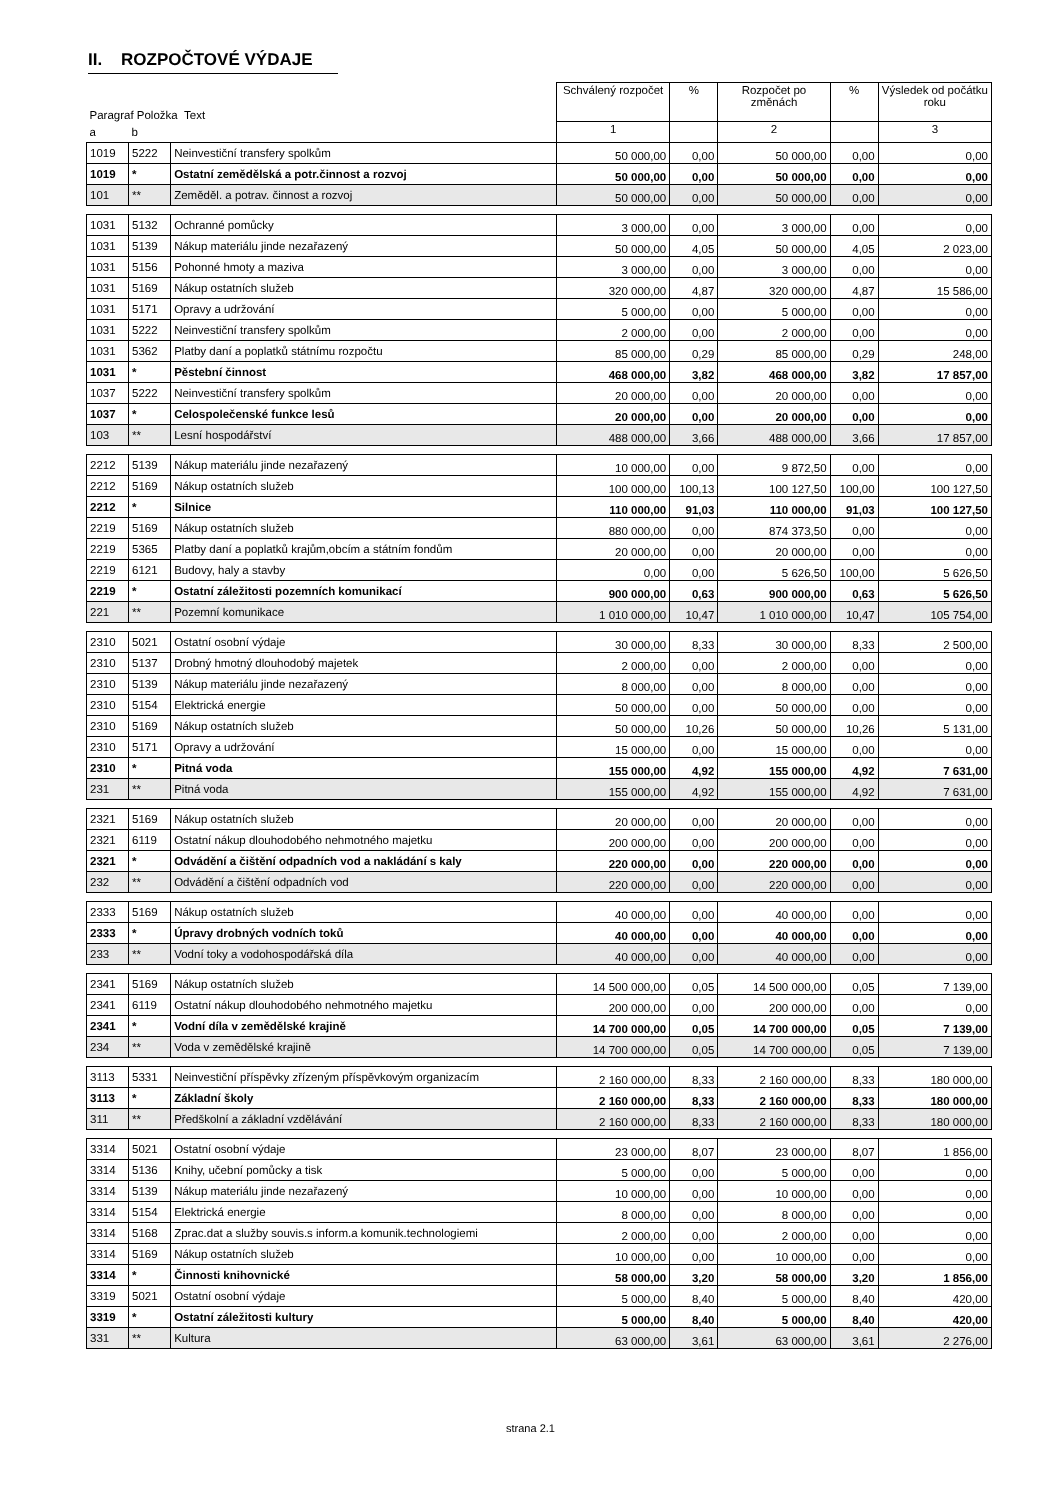II. ROZPOČTOVÉ VÝDAJE
| Paragraf Položka Text | | | Schválený rozpočet | % | Rozpočet po změnách | % | Výsledek od počátku roku |
| a | b | | 1 | | 2 | | 3 |
| 1019 | 5222 | Neinvestiční transfery spolkům | 50 000,00 | 0,00 | 50 000,00 | 0,00 | 0,00 |
| 1019 | * | Ostatní zemědělská a potr.činnost a rozvoj | 50 000,00 | 0,00 | 50 000,00 | 0,00 | 0,00 |
| 101 | ** | Zeměděl. a potrav. činnost a rozvoj | 50 000,00 | 0,00 | 50 000,00 | 0,00 | 0,00 |
| 1031 | 5132 | Ochranné pomůcky | 3 000,00 | 0,00 | 3 000,00 | 0,00 | 0,00 |
| 1031 | 5139 | Nákup materiálu jinde nezařazený | 50 000,00 | 4,05 | 50 000,00 | 4,05 | 2 023,00 |
| 1031 | 5156 | Pohonné hmoty a maziva | 3 000,00 | 0,00 | 3 000,00 | 0,00 | 0,00 |
| 1031 | 5169 | Nákup ostatních služeb | 320 000,00 | 4,87 | 320 000,00 | 4,87 | 15 586,00 |
| 1031 | 5171 | Opravy a udržování | 5 000,00 | 0,00 | 5 000,00 | 0,00 | 0,00 |
| 1031 | 5222 | Neinvestiční transfery spolkům | 2 000,00 | 0,00 | 2 000,00 | 0,00 | 0,00 |
| 1031 | 5362 | Platby daní a poplatků státnímu rozpočtu | 85 000,00 | 0,29 | 85 000,00 | 0,29 | 248,00 |
| 1031 | * | Pěstební činnost | 468 000,00 | 3,82 | 468 000,00 | 3,82 | 17 857,00 |
| 1037 | 5222 | Neinvestiční transfery spolkům | 20 000,00 | 0,00 | 20 000,00 | 0,00 | 0,00 |
| 1037 | * | Celospolečenské funkce lesů | 20 000,00 | 0,00 | 20 000,00 | 0,00 | 0,00 |
| 103 | ** | Lesní hospodářství | 488 000,00 | 3,66 | 488 000,00 | 3,66 | 17 857,00 |
| 2212 | 5139 | Nákup materiálu jinde nezařazený | 10 000,00 | 0,00 | 9 872,50 | 0,00 | 0,00 |
| 2212 | 5169 | Nákup ostatních služeb | 100 000,00 | 100,13 | 100 127,50 | 100,00 | 100 127,50 |
| 2212 | * | Silnice | 110 000,00 | 91,03 | 110 000,00 | 91,03 | 100 127,50 |
| 2219 | 5169 | Nákup ostatních služeb | 880 000,00 | 0,00 | 874 373,50 | 0,00 | 0,00 |
| 2219 | 5365 | Platby daní a poplatků krajům,obcím a státním fondům | 20 000,00 | 0,00 | 20 000,00 | 0,00 | 0,00 |
| 2219 | 6121 | Budovy, haly a stavby | 0,00 | 0,00 | 5 626,50 | 100,00 | 5 626,50 |
| 2219 | * | Ostatní záležitosti pozemních komunikací | 900 000,00 | 0,63 | 900 000,00 | 0,63 | 5 626,50 |
| 221 | ** | Pozemní komunikace | 1 010 000,00 | 10,47 | 1 010 000,00 | 10,47 | 105 754,00 |
| 2310 | 5021 | Ostatní osobní výdaje | 30 000,00 | 8,33 | 30 000,00 | 8,33 | 2 500,00 |
| 2310 | 5137 | Drobný hmotný dlouhodobý majetek | 2 000,00 | 0,00 | 2 000,00 | 0,00 | 0,00 |
| 2310 | 5139 | Nákup materiálu jinde nezařazený | 8 000,00 | 0,00 | 8 000,00 | 0,00 | 0,00 |
| 2310 | 5154 | Elektrická energie | 50 000,00 | 0,00 | 50 000,00 | 0,00 | 0,00 |
| 2310 | 5169 | Nákup ostatních služeb | 50 000,00 | 10,26 | 50 000,00 | 10,26 | 5 131,00 |
| 2310 | 5171 | Opravy a udržování | 15 000,00 | 0,00 | 15 000,00 | 0,00 | 0,00 |
| 2310 | * | Pitná voda | 155 000,00 | 4,92 | 155 000,00 | 4,92 | 7 631,00 |
| 231 | ** | Pitná voda | 155 000,00 | 4,92 | 155 000,00 | 4,92 | 7 631,00 |
| 2321 | 5169 | Nákup ostatních služeb | 20 000,00 | 0,00 | 20 000,00 | 0,00 | 0,00 |
| 2321 | 6119 | Ostatní nákup dlouhodobého nehmotného majetku | 200 000,00 | 0,00 | 200 000,00 | 0,00 | 0,00 |
| 2321 | * | Odvádění a čištění odpadních vod a nakládání s kaly | 220 000,00 | 0,00 | 220 000,00 | 0,00 | 0,00 |
| 232 | ** | Odvádění a čištění odpadních vod | 220 000,00 | 0,00 | 220 000,00 | 0,00 | 0,00 |
| 2333 | 5169 | Nákup ostatních služeb | 40 000,00 | 0,00 | 40 000,00 | 0,00 | 0,00 |
| 2333 | * | Úpravy drobných vodních toků | 40 000,00 | 0,00 | 40 000,00 | 0,00 | 0,00 |
| 233 | ** | Vodní toky a vodohospodářská díla | 40 000,00 | 0,00 | 40 000,00 | 0,00 | 0,00 |
| 2341 | 5169 | Nákup ostatních služeb | 14 500 000,00 | 0,05 | 14 500 000,00 | 0,05 | 7 139,00 |
| 2341 | 6119 | Ostatní nákup dlouhodobého nehmotného majetku | 200 000,00 | 0,00 | 200 000,00 | 0,00 | 0,00 |
| 2341 | * | Vodní díla v zemědělské krajině | 14 700 000,00 | 0,05 | 14 700 000,00 | 0,05 | 7 139,00 |
| 234 | ** | Voda v zemědělské krajině | 14 700 000,00 | 0,05 | 14 700 000,00 | 0,05 | 7 139,00 |
| 3113 | 5331 | Neinvestiční příspěvky zřízeným příspěvkovým organizacím | 2 160 000,00 | 8,33 | 2 160 000,00 | 8,33 | 180 000,00 |
| 3113 | * | Základní školy | 2 160 000,00 | 8,33 | 2 160 000,00 | 8,33 | 180 000,00 |
| 311 | ** | Předškolní a základní vzdělávání | 2 160 000,00 | 8,33 | 2 160 000,00 | 8,33 | 180 000,00 |
| 3314 | 5021 | Ostatní osobní výdaje | 23 000,00 | 8,07 | 23 000,00 | 8,07 | 1 856,00 |
| 3314 | 5136 | Knihy, učební pomůcky a tisk | 5 000,00 | 0,00 | 5 000,00 | 0,00 | 0,00 |
| 3314 | 5139 | Nákup materiálu jinde nezařazený | 10 000,00 | 0,00 | 10 000,00 | 0,00 | 0,00 |
| 3314 | 5154 | Elektrická energie | 8 000,00 | 0,00 | 8 000,00 | 0,00 | 0,00 |
| 3314 | 5168 | Zprac.dat a služby souvis.s inform.a komunik.technologiemi | 2 000,00 | 0,00 | 2 000,00 | 0,00 | 0,00 |
| 3314 | 5169 | Nákup ostatních služeb | 10 000,00 | 0,00 | 10 000,00 | 0,00 | 0,00 |
| 3314 | * | Činnosti knihovnické | 58 000,00 | 3,20 | 58 000,00 | 3,20 | 1 856,00 |
| 3319 | 5021 | Ostatní osobní výdaje | 5 000,00 | 8,40 | 5 000,00 | 8,40 | 420,00 |
| 3319 | * | Ostatní záležitosti kultury | 5 000,00 | 8,40 | 5 000,00 | 8,40 | 420,00 |
| 331 | ** | Kultura | 63 000,00 | 3,61 | 63 000,00 | 3,61 | 2 276,00 |
strana 2.1